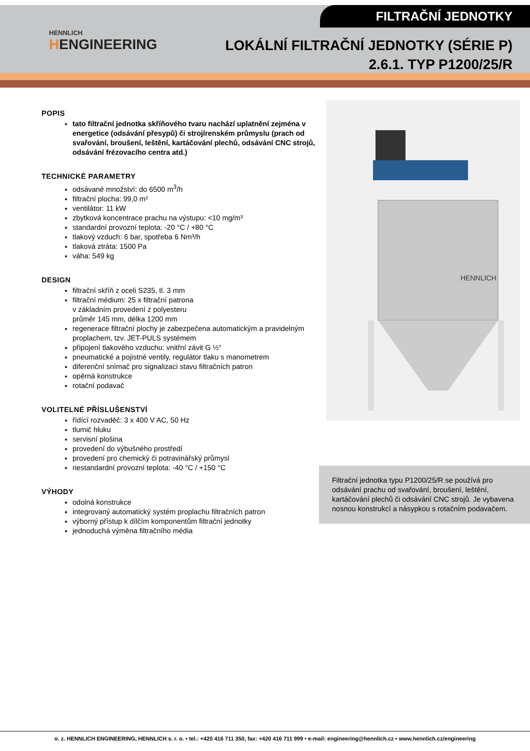FILTRAČNÍ JEDNOTKY
HENNLICH
HENGINEERING
LOKÁLNÍ FILTRAČNÍ JEDNOTKY (SÉRIE P)
2.6.1. TYP P1200/25/R
POPIS
tato filtrační jednotka skříňového tvaru nachází uplatnění zejména v energetice (odsávání přesypů) či strojírenském průmyslu (prach od svařování, broušení, leštění, kartáčování plechů, odsávání CNC strojů, odsávání frézovacího centra atd.)
TECHNICKÉ PARAMETRY
odsávané množství: do 6500 m<sup>3</sup>/h
filtrační plocha: 99,0 m²
ventilátor: 11 kW
zbytková koncentrace prachu na výstupu: <10 mg/m³
standardní provozní teplota: -20 °C / +80 °C
tlakový vzduch: 6 bar, spotřeba 6 Nm³/h
tlaková ztráta: 1500 Pa
váha: 549 kg
DESIGN
filtrační skříň z oceli S235, tl. 3 mm
filtrační médium: 25 x filtrační patrona
v základním provedení z polyesteru
průměr 145 mm, délka 1200 mm
regenerace filtrační plochy je zabezpečena automatickým a pravidelným proplachem, tzv. JET-PULS systémem
připojení tlakového vzduchu: vnitřní závit G ½“
pneumatické a pojistné ventily, regulátor tlaku s manometrem
diferenční snímač pro signalizaci stavu filtračních patron
opěrná konstrukce
rotační podavač
VOLITELNÉ PŘÍSLUŠENSTVÍ
řídící rozvaděč: 3 x 400 V AC, 50 Hz
tlumič hluku
servisní plošina
provedení do výbušného prostředí
provedení pro chemický či potravinářský průmysl
nestandardní provozní teplota: -40 °C / +150 °C
VÝHODY
odolná konstrukce
integrovaný automatický systém proplachu filtračních patron
výborný přístup k dílčím komponentům filtrační jednotky
jednoduchá výměna filtračního média
HENNLICH
Filtrační jednotka typu P1200/25/R se používá pro odsávání prachu od svařování, broušení, leštění, kartáčování plechů či odsávání CNC strojů. Je vybavena nosnou konstrukcí a násypkou s rotačním podavačem.
o. z. HENNLICH ENGINEERING, HENNLICH s. r. o. • tel.: +420 416 711 350, fax: +420 416 711 999 • e-mail: engineering@hennlich.cz • www.hennlich.cz/engineering